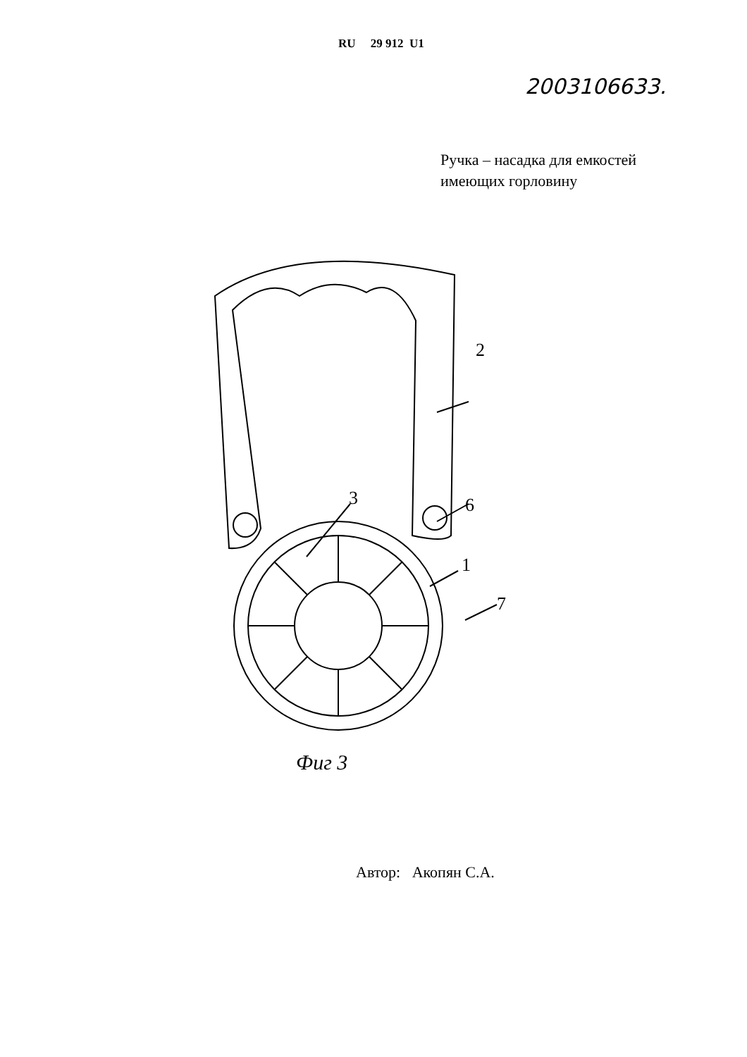RU 29 912 U1
2003106633.
Ручка – насадка для емкостей
имеющих горловину
2
3
6
1
7
Фиг 3
Автор: Акопян С.А.